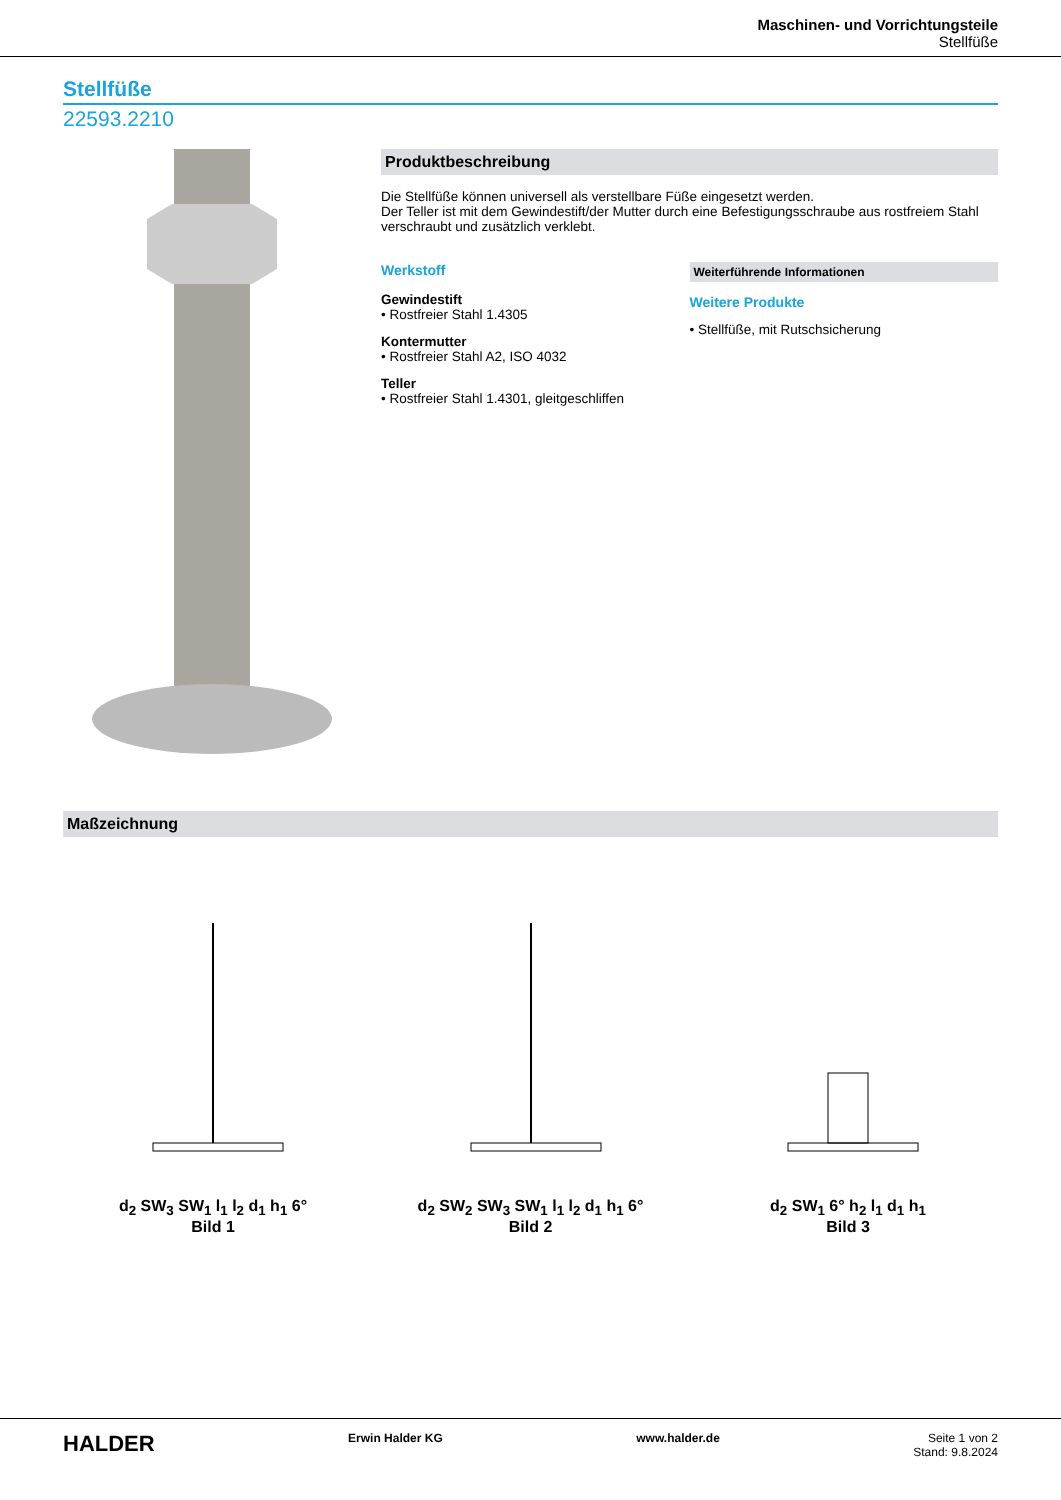Maschinen- und Vorrichtungsteile
Stellfüße
Stellfüße
22593.2210
Produktbeschreibung
Die Stellfüße können universell als verstellbare Füße eingesetzt werden.
Der Teller ist mit dem Gewindestift/der Mutter durch eine Befestigungsschraube aus rostfreiem Stahl verschraubt und zusätzlich verklebt.
Werkstoff
Gewindestift
• Rostfreier Stahl 1.4305
Kontermutter
• Rostfreier Stahl A2, ISO 4032
Teller
• Rostfreier Stahl 1.4301, gleitgeschliffen
Weiterführende Informationen
Weitere Produkte
• Stellfüße, mit Rutschsicherung
Maßzeichnung
d<sub>2</sub> SW<sub>3</sub> SW<sub>1</sub> l<sub>1</sub> l<sub>2</sub> d<sub>1</sub> h<sub>1</sub> 6°
Bild 1
d<sub>2</sub> SW<sub>2</sub> SW<sub>3</sub> SW<sub>1</sub> l<sub>1</sub> l<sub>2</sub> d<sub>1</sub> h<sub>1</sub> 6°
Bild 2
d<sub>2</sub> SW<sub>1</sub> 6° h<sub>2</sub> l<sub>1</sub> d<sub>1</sub> h<sub>1</sub>
Bild 3
HALDER
Erwin Halder KG www.halder.de Seite 1 von 2
Stand: 9.8.2024